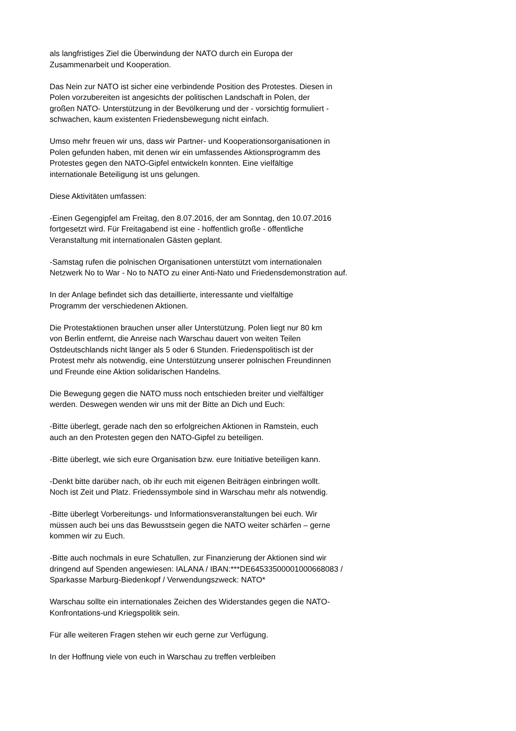als langfristiges Ziel die Überwindung der NATO durch ein Europa der
Zusammenarbeit und Kooperation.
Das Nein zur NATO ist sicher eine verbindende Position des Protestes. Diesen in
Polen vorzubereiten ist angesichts der politischen Landschaft in Polen, der
großen NATO- Unterstützung in der Bevölkerung und der - vorsichtig formuliert -
schwachen, kaum existenten Friedensbewegung nicht einfach.
Umso mehr freuen wir uns, dass wir Partner- und Kooperationsorganisationen in
Polen gefunden haben, mit denen wir ein umfassendes Aktionsprogramm des
Protestes gegen den NATO-Gipfel entwickeln konnten. Eine vielfältige
internationale Beteiligung ist uns gelungen.
Diese Aktivitäten umfassen:
-Einen Gegengipfel am Freitag, den 8.07.2016, der am Sonntag, den 10.07.2016
fortgesetzt wird. Für Freitagabend ist eine - hoffentlich große - öffentliche
Veranstaltung mit internationalen Gästen geplant.
-Samstag rufen die polnischen Organisationen unterstützt vom internationalen
Netzwerk No to War - No to NATO zu einer Anti-Nato und Friedensdemonstration auf.
In der Anlage befindet sich das detaillierte, interessante und vielfältige
Programm der verschiedenen Aktionen.
Die Protestaktionen brauchen unser aller Unterstützung. Polen liegt nur 80 km
von Berlin entfernt, die Anreise nach Warschau dauert von weiten Teilen
Ostdeutschlands nicht länger als 5 oder 6 Stunden. Friedenspolitisch ist der
Protest mehr als notwendig, eine Unterstützung unserer polnischen Freundinnen
und Freunde eine Aktion solidarischen Handelns.
Die Bewegung gegen die NATO muss noch entschieden breiter und vielfältiger
werden. Deswegen wenden wir uns mit der Bitte an Dich und Euch:
-Bitte überlegt, gerade nach den so erfolgreichen Aktionen in Ramstein, euch
auch an den Protesten gegen den NATO-Gipfel zu beteiligen.
-Bitte überlegt, wie sich eure Organisation bzw. eure Initiative beteiligen kann.
-Denkt bitte darüber nach, ob ihr euch mit eigenen Beiträgen einbringen wollt.
Noch ist Zeit und Platz. Friedenssymbole sind in Warschau mehr als notwendig.
-Bitte überlegt Vorbereitungs- und Informationsveranstaltungen bei euch. Wir
müssen auch bei uns das Bewusstsein gegen die NATO weiter schärfen – gerne
kommen wir zu Euch.
-Bitte auch nochmals in eure Schatullen, zur Finanzierung der Aktionen sind wir
dringend auf Spenden angewiesen: IALANA / IBAN:***DE64533500001000668083 /
Sparkasse Marburg-Biedenkopf / Verwendungszweck: NATO*
Warschau sollte ein internationales Zeichen des Widerstandes gegen die NATO-
Konfrontations-und Kriegspolitik sein.
Für alle weiteren Fragen stehen wir euch gerne zur Verfügung.
In der Hoffnung viele von euch in Warschau zu treffen verbleiben